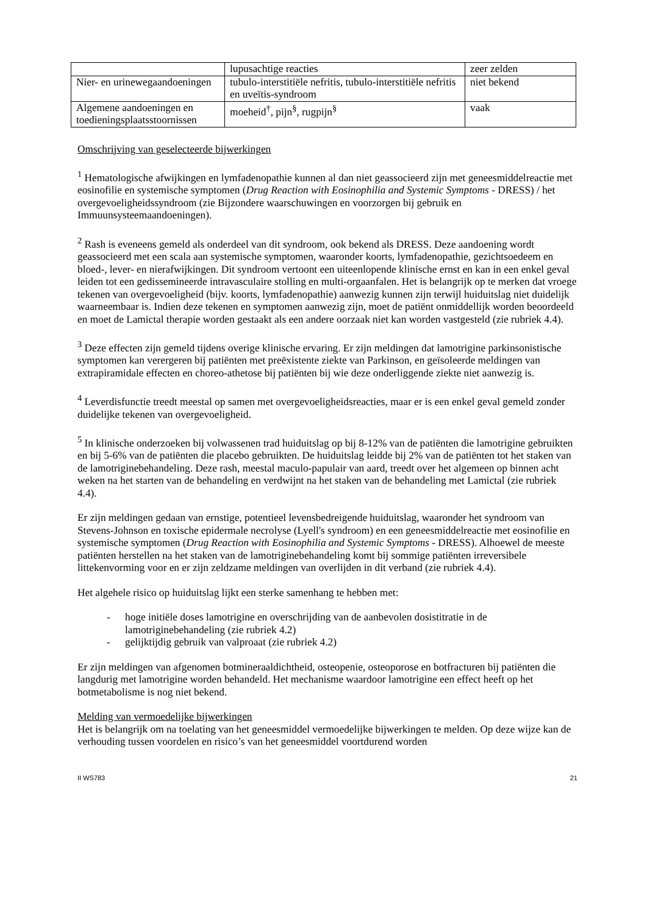| | lupusachtige reacties | zeer zelden |
| Nier- en urinewegaandoeningen | tubulo-interstitiële nefritis, tubulo-interstitiële nefritis en uveïtis-syndroom | niet bekend |
| Algemene aandoeningen en toedieningsplaatsstoornissen | moeheid<sup>†</sup>, pijn<sup>§</sup>, rugpijn<sup>§</sup> | vaak |
Omschrijving van geselecteerde bijwerkingen
<sup>1</sup> Hematologische afwijkingen en lymfadenopathie kunnen al dan niet geassocieerd zijn met geneesmiddelreactie met eosinofilie en systemische symptomen (Drug Reaction with Eosinophilia and Systemic Symptoms - DRESS) / het overgevoeligheidssyndroom (zie Bijzondere waarschuwingen en voorzorgen bij gebruik en Immuunsysteemaandoeningen).
<sup>2</sup> Rash is eveneens gemeld als onderdeel van dit syndroom, ook bekend als DRESS. Deze aandoening wordt geassocieerd met een scala aan systemische symptomen, waaronder koorts, lymfadenopathie, gezichtsoedeem en bloed-, lever- en nierafwijkingen. Dit syndroom vertoont een uiteenlopende klinische ernst en kan in een enkel geval leiden tot een gedissemineerde intravasculaire stolling en multi-orgaanfalen. Het is belangrijk op te merken dat vroege tekenen van overgevoeligheid (bijv. koorts, lymfadenopathie) aanwezig kunnen zijn terwijl huiduitslag niet duidelijk waarneembaar is. Indien deze tekenen en symptomen aanwezig zijn, moet de patiënt onmiddellijk worden beoordeeld en moet de Lamictal therapie worden gestaakt als een andere oorzaak niet kan worden vastgesteld (zie rubriek 4.4).
<sup>3</sup> Deze effecten zijn gemeld tijdens overige klinische ervaring. Er zijn meldingen dat lamotrigine parkinsonistische symptomen kan verergeren bij patiënten met preëxistente ziekte van Parkinson, en geïsoleerde meldingen van extrapiramidale effecten en choreo-athetose bij patiënten bij wie deze onderliggende ziekte niet aanwezig is.
<sup>4</sup> Leverdisfunctie treedt meestal op samen met overgevoeligheidsreacties, maar er is een enkel geval gemeld zonder duidelijke tekenen van overgevoeligheid.
<sup>5</sup> In klinische onderzoeken bij volwassenen trad huiduitslag op bij 8-12% van de patiënten die lamotrigine gebruikten en bij 5-6% van de patiënten die placebo gebruikten. De huiduitslag leidde bij 2% van de patiënten tot het staken van de lamotriginebehandeling. Deze rash, meestal maculo-papulair van aard, treedt over het algemeen op binnen acht weken na het starten van de behandeling en verdwijnt na het staken van de behandeling met Lamictal (zie rubriek 4.4).
Er zijn meldingen gedaan van ernstige, potentieel levensbedreigende huiduitslag, waaronder het syndroom van Stevens-Johnson en toxische epidermale necrolyse (Lyell's syndroom) en een geneesmiddelreactie met eosinofilie en systemische symptomen (Drug Reaction with Eosinophilia and Systemic Symptoms - DRESS). Alhoewel de meeste patiënten herstellen na het staken van de lamotriginebehandeling komt bij sommige patiënten irreversibele littekenvorming voor en er zijn zeldzame meldingen van overlijden in dit verband (zie rubriek 4.4).
Het algehele risico op huiduitslag lijkt een sterke samenhang te hebben met:
- hoge initiële doses lamotrigine en overschrijding van de aanbevolen dosistitratie in de lamotriginebehandeling (zie rubriek 4.2)
- gelijktijdig gebruik van valproaat (zie rubriek 4.2)
Er zijn meldingen van afgenomen botmineraaldichtheid, osteopenie, osteoporose en botfracturen bij patiënten die langdurig met lamotrigine worden behandeld. Het mechanisme waardoor lamotrigine een effect heeft op het botmetabolisme is nog niet bekend.
Melding van vermoedelijke bijwerkingen
Het is belangrijk om na toelating van het geneesmiddel vermoedelijke bijwerkingen te melden. Op deze wijze kan de verhouding tussen voordelen en risico’s van het geneesmiddel voortdurend worden
II WS783 21